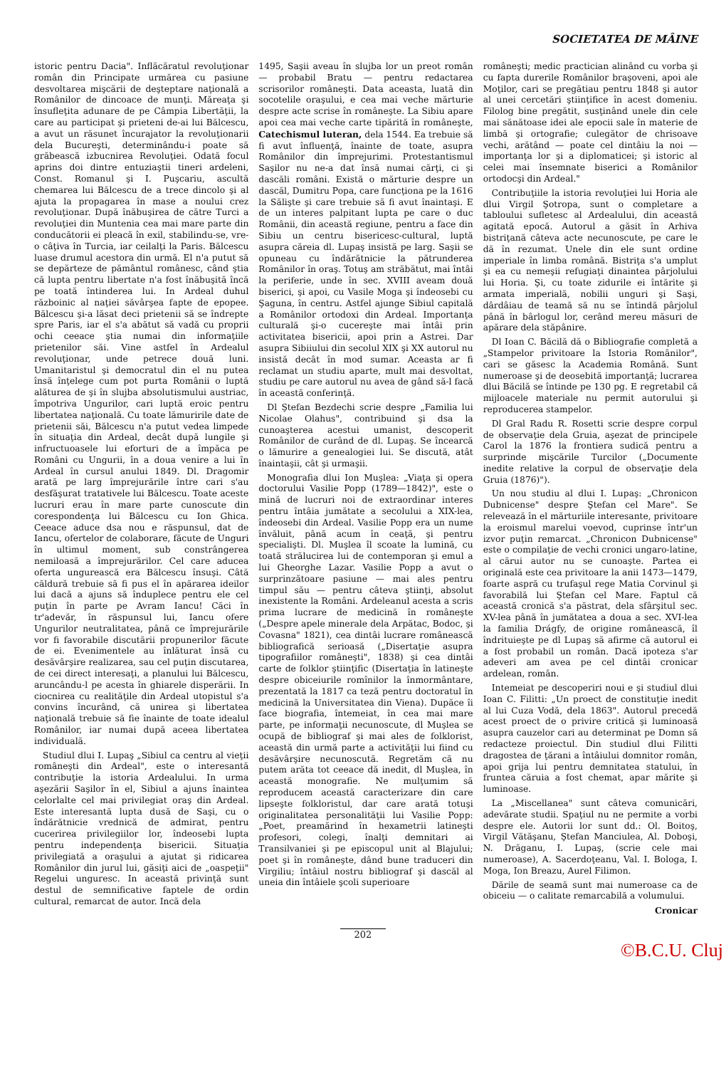SOCIETATEA DE MÂINE
istoric pentru Dacia". Inflăcăratul revoluţionar român din Principate urmărea cu pasiune desvoltarea mişcării de deşteptare naţională a Românilor de dincoace de munţi. Măreaţa şi însufleţita adunare de pe Câmpia Libertăţii, la care au participat şi prieteni de-ai lui Bălcescu, a avut un răsunet încurajator la revoluţionarii dela Bucureşti, determinându-i poate să grăbească izbucnirea Revoluţiei. Odată focul aprins doi dintre entuziaştii tineri ardeleni, Const. Romanul şi I. Puşcariu, ascultă chemarea lui Bălcescu de a trece dincolo şi al ajuta la propagarea în mase a noului crez revoluţionar. După înăbuşirea de către Turci a revoluţiei din Muntenia cea mai mare parte din conducătorii ei pleacă în exil, stabilindu-se, vre-o câţiva în Turcia, iar ceilalţi la Paris. Bălcescu luase drumul acestora din urmă. El n'a putut să se depărteze de pământul românesc, când ştia că lupta pentru libertate n'a fost înăbuşită încă pe toată întinderea lui. In Ardeal duhul războinic al naţiei săvârşea fapte de epopee. Bălcescu şi-a lăsat deci prietenii să se îndrepte spre Paris, iar el s'a abătut să vadă cu proprii ochi ceeace ştia numai din informaţiile prietenilor săi. Vine astfel în Ardealul revoluţionar, unde petrece două luni. Umanitaristul şi democratul din el nu putea însă înţelege cum pot purta Românii o luptă alăturea de şi în slujba absolutismului austriac, împotriva Ungurilor, cari luptă eroic pentru libertatea naţională. Cu toate lămuririle date de prietenii săi, Bălcescu n'a putut vedea limpede în situaţia din Ardeal, decât după lungile şi infructuoasele lui eforturi de a împăca pe Români cu Ungurii, în a doua venire a lui în Ardeal în cursul anului 1849. Dl. Dragomir arată pe larg împrejurările între cari s'au desfăşurat tratativele lui Bălcescu. Toate aceste lucruri erau în mare parte cunoscute din corespondenţa lui Bălcescu cu Ion Ghica. Ceeace aduce dsa nou e răspunsul, dat de Iancu, ofertelor de colaborare, făcute de Unguri în ultimul moment, sub constrângerea nemiloasă a împrejurărilor. Cel care aducea oferta ungurească era Bălcescu însuşi. Câtă căldură trebuie să fi pus el în apărarea ideilor lui dacă a ajuns să înduplece pentru ele cel puţin în parte pe Avram Iancu! Căci în tr'adevăr, în răspunsul lui, Iancu ofere Ungurilor neutralitatea, până ce împrejurările vor fi favorabile discutării propunerilor făcute de ei. Evenimentele au înlăturat însă cu desăvârşire realizarea, sau cel puţin discutarea, de cei direct interesaţi, a planului lui Bălcescu, aruncându-l pe acesta în ghiarele disperării. In ciocnirea cu realităţile din Ardeal utopistul s'a convins încurând, că unirea şi libertatea naţională trebuie să fie înainte de toate idealul Românilor, iar numai după aceea libertatea individuală.
Studiul dlui I. Lupaş „Sibiul ca centru al vieţii româneşti din Ardeal", este o interesantă contribuţie la istoria Ardealului. In urma aşezării Saşilor în el, Sibiul a ajuns înaintea celorlalte cel mai privilegiat oraş din Ardeal. Este interesantă lupta dusă de Saşi, cu o îndărătnicie vrednică de admirat, pentru cucerirea privilegiilor lor, îndeosebi lupta pentru independenţa bisericii. Situaţia privilegiată a oraşului a ajutat şi ridicarea Românilor din jurul lui, găsiţi aici de „oaspeţii" Regelui unguresc. In această privinţă sunt destul de semnificative faptele de ordin cultural, remarcat de autor. Incă dela
1495, Saşii aveau în slujba lor un preot român — probabil Bratu — pentru redactarea scrisorilor româneşti. Data aceasta, luată din socotelile oraşului, e cea mai veche mărturie despre acte scrise în româneşte. La Sibiu apare apoi cea mai veche carte tipărită în româneşte, Catechismul luteran, dela 1544. Ea trebuie să fi avut înfluenţă, înainte de toate, asupra Românilor din împrejurimi. Protestantismul Saşilor nu ne-a dat însă numai cărţi, ci şi dascăli români. Există o mărturie despre un dascăl, Dumitru Popa, care funcţiona pe la 1616 la Sălişte şi care trebuie să fi avut înaintaşi. E de un interes palpitant lupta pe care o duc Românii, din această regiune, pentru a face din Sibiu un centru bisericesc-cultural, luptă asupra căreia dl. Lupaş insistă pe larg. Saşii se opuneau cu îndărătnicie la pătrunderea Românilor în oraş. Totuş am străbătut, mai întâi la periferie, unde în sec. XVIII aveam două biserici, şi apoi, cu Vasile Moga şi îndeosebi cu Şaguna, în centru. Astfel ajunge Sibiul capitală a Românilor ortodoxi din Ardeal. Importanţa culturală şi-o cucereşte mai întâi prin activitatea bisericii, apoi prin a Astrei. Dar asupra Sibiiului din secolul XIX şi XX autorul nu insistă decât în mod sumar. Aceasta ar fi reclamat un studiu aparte, mult mai desvoltat, studiu pe care autorul nu avea de gând să-l facă în această conferinţă.
Dl Ştefan Bezdechi scrie despre „Familia lui Nicolae Olahus", contribuind şi dsa la cunoaşterea acestui umanist, descoperit Românilor de curând de dl. Lupaş. Se încearcă o lămurire a genealogiei lui. Se discută, atât înaintaşii, cât şi urmaşii.
Monografia dlui Ion Muşlea: „Viaţa şi opera doctorului Vasilie Popp (1789—1842)", este o mină de lucruri noi de extraordinar interes pentru întâia jumătate a secolului a XIX-lea, îndeosebi din Ardeal. Vasilie Popp era un nume învăluit, până acum în ceaţă, şi pentru specialişti. Dl. Muşlea îl scoate la lumină, cu toată strălucirea lui de contemporan şi emul a lui Gheorghe Lazar. Vasilie Popp a avut o surprinzătoare pasiune — mai ales pentru timpul său — pentru câteva ştiinţi, absolut inexistente la Români. Ardeleanul acesta a scris prima lucrare de medicină în româneşte („Despre apele minerale dela Arpătac, Bodoc, şi Covasna" 1821), cea dintâi lucrare românească bibliografică serioasă („Disertaţie asupra tipografiilor româneşti", 1838) şi cea dintâi carte de folklor ştiinţific (Disertaţia în latineşte despre obiceiurile romînilor la înmormântare, prezentată la 1817 ca teză pentru doctoratul în medicină la Universitatea din Viena). Dupăce îi face biografia, întemeiat, în cea mai mare parte, pe informaţii necunoscute, dl Muşlea se ocupă de bibliograf şi mai ales de folklorist, această din urmă parte a activităţii lui fiind cu desăvârşire necunoscută. Regretăm că nu putem arăta tot ceeace dă inedit, dl Muşlea, în această monografie. Ne mulţumim să reproducem această caracterizare din care lipseşte folkloristul, dar care arată totuşi originalitatea personalităţii lui Vasilie Popp: „Poet, preamărind în hexametrii latineşti profesori, colegi, înalţi demnitari ai Transilvaniei şi pe episcopul unit al Blajului; poet şi în româneşte, dând bune traduceri din Virgiliu; întâiul nostru bibliograf şi dascăl al uneia din întâiele şcoli superioare
româneşti; medic practician alinând cu vorba şi cu fapta durerile Românilor braşoveni, apoi ale Moţilor, cari se pregătiau pentru 1848 şi autor al unei cercetări ştiinţifice în acest domeniu. Filolog bine pregătit, susţinând unele din cele mai sănătoase idei ale epocii sale în materie de limbă şi ortografie; culegător de chrisoave vechi, arătând — poate cel dintâiu la noi — importanţa lor şi a diplomaticei; şi istoric al celei mai însemnate biserici a Românilor ortodocşi din Ardeal."
Contribuţiile la istoria revoluţiei lui Horia ale dlui Virgil Şotropa, sunt o completare a tabloului sufletesc al Ardealului, din această agitată epocă. Autorul a găsit în Arhiva bistriţană câteva acte necunoscute, pe care le dă în rezumat. Unele din ele sunt ordine imperiale în limba română. Bistriţa s'a umplut şi ea cu nemeşii refugiaţi dinaintea pârjolului lui Horia. Şi, cu toate zidurile ei întărite şi armata imperială, nobilii unguri şi Saşi, dârdâiau de teamă să nu se întindă pârjolul până în bârlogul lor, cerând mereu măsuri de apărare dela stăpânire.
Dl Ioan C. Băcilă dă o Bibliografie completă a „Stampelor privitoare la Istoria Românilor", cari se găsesc la Academia Română. Sunt numeroase şi de deosebită importanţă; lucrarea dlui Băcilă se întinde pe 130 pg. E regretabil că mijloacele materiale nu permit autorului şi reproducerea stampelor.
Dl Gral Radu R. Rosetti scrie despre corpul de observaţie dela Gruia, aşezat de principele Carol la 1876 la frontiera sudică pentru a surprinde mişcările Turcilor („Documente inedite relative la corpul de observaţie dela Gruia (1876)").
Un nou studiu al dlui I. Lupaş: „Chronicon Dubnicense" despre Ştefan cel Mare". Se relevează în el mărturiile interesante, privitoare la eroismul marelui voevod, cuprinse într'un izvor puţin remarcat. „Chronicon Dubnicense" este o compilaţie de vechi cronici ungaro-latine, al cărui autor nu se cunoaşte. Partea ei originală este cea privitoare la anii 1473—1479, foarte aspră cu trufaşul rege Matia Corvinul şi favorabilă lui Ştefan cel Mare. Faptul că această cronică s'a păstrat, dela sfârşitul sec. XV-lea până în jumătatea a doua a sec. XVI-lea la familia Drágfy, de origine românească, îl îndrituieşte pe dl Lupaş să afirme că autorul ei a fost probabil un român. Dacă ipoteza s'ar adeveri am avea pe cel dintâi cronicar ardelean, român.
Intemeiat pe descoperiri noui e şi studiul dlui Ioan C. Filitti: „Un proect de constituţie inedit al lui Cuza Vodă, dela 1863". Autorul precedă acest proect de o privire critică şi luminoasă asupra cauzelor cari au determinat pe Domn să redacteze proiectul. Din studiul dlui Filitti dragostea de ţărani a întâiului domnitor român, apoi grija lui pentru demnitatea statului, în fruntea căruia a fost chemat, apar mărite şi luminoase.
La „Miscellanea" sunt câteva comunicări, adevărate studii. Spaţiul nu ne permite a vorbi despre ele. Autorii lor sunt dd.: Ol. Boitoş, Virgil Vătăşanu, Ştefan Manciulea, Al. Doboşi, N. Drăganu, I. Lupaş, (scrie cele mai numeroase), A. Sacerdoţeanu, Val. I. Bologa, I. Moga, Ion Breazu, Aurel Filimon.
Dările de seamă sunt mai numeroase ca de obiceiu — o calitate remarcabilă a volumului.
Cronicar
202
©B.C.U. Cluj